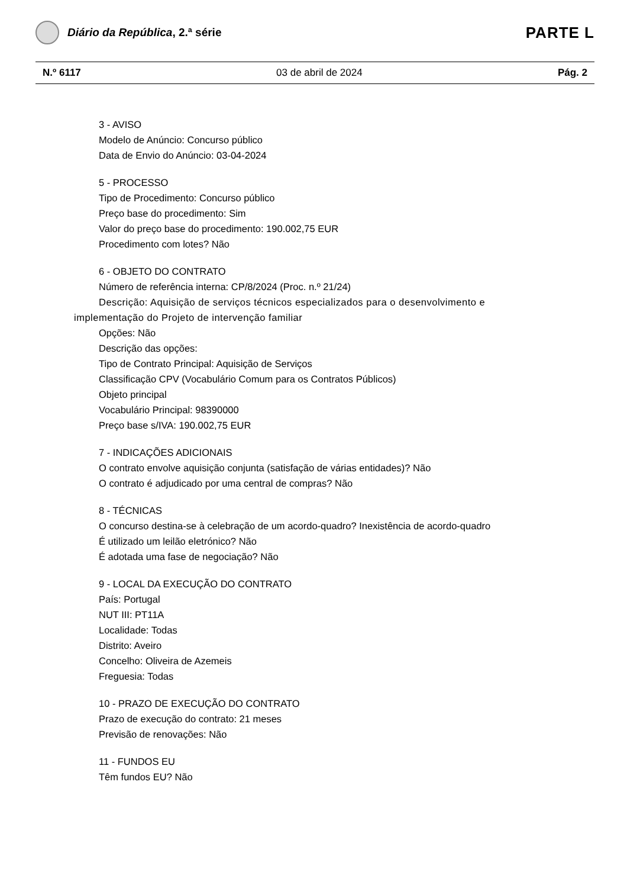Diário da República, 2.ª série
PARTE L
N.º 6117 03 de abril de 2024 Pág. 2
3 - AVISO
Modelo de Anúncio: Concurso público
Data de Envio do Anúncio: 03-04-2024
5 - PROCESSO
Tipo de Procedimento: Concurso público
Preço base do procedimento: Sim
Valor do preço base do procedimento: 190.002,75 EUR
Procedimento com lotes? Não
6 - OBJETO DO CONTRATO
Número de referência interna: CP/8/2024 (Proc. n.º 21/24)
Descrição: Aquisição de serviços técnicos especializados para o desenvolvimento e implementação do Projeto de intervenção familiar
Opções: Não
Descrição das opções:
Tipo de Contrato Principal: Aquisição de Serviços
Classificação CPV (Vocabulário Comum para os Contratos Públicos)
Objeto principal
Vocabulário Principal: 98390000
Preço base s/IVA: 190.002,75 EUR
7 - INDICAÇÕES ADICIONAIS
O contrato envolve aquisição conjunta (satisfação de várias entidades)? Não
O contrato é adjudicado por uma central de compras? Não
8 - TÉCNICAS
O concurso destina-se à celebração de um acordo-quadro? Inexistência de acordo-quadro
É utilizado um leilão eletrónico? Não
É adotada uma fase de negociação? Não
9 - LOCAL DA EXECUÇÃO DO CONTRATO
País: Portugal
NUT III: PT11A
Localidade: Todas
Distrito: Aveiro
Concelho: Oliveira de Azemeis
Freguesia: Todas
10 - PRAZO DE EXECUÇÃO DO CONTRATO
Prazo de execução do contrato: 21 meses
Previsão de renovações: Não
11 - FUNDOS EU
Têm fundos EU? Não